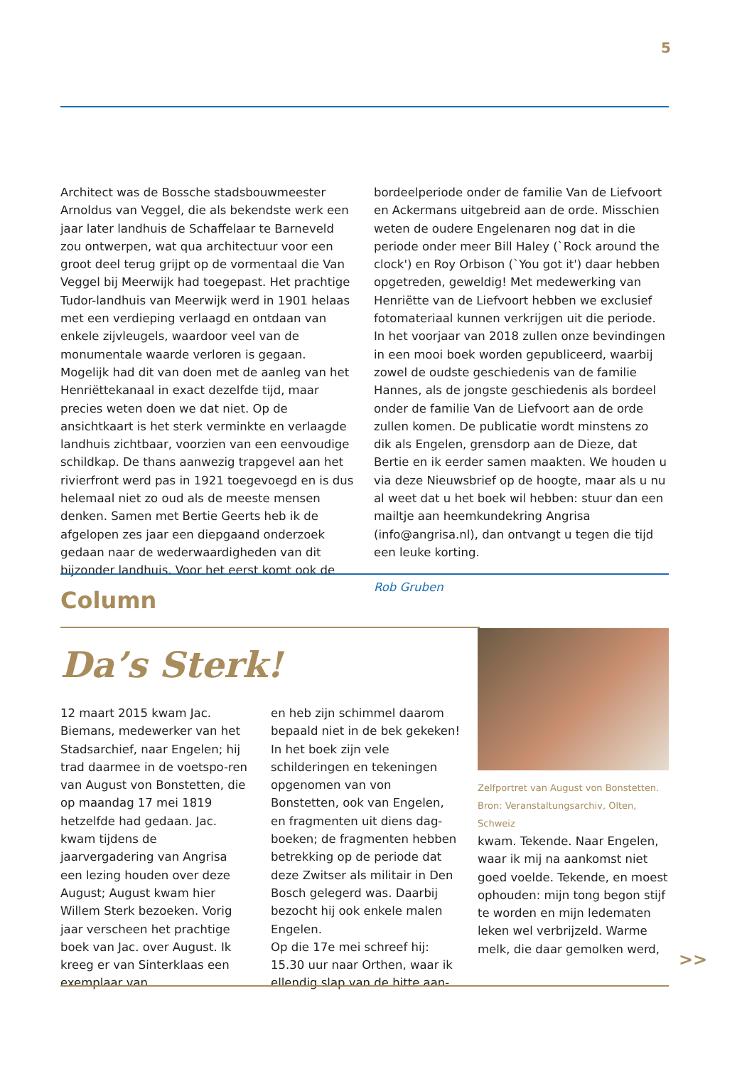5
Architect was de Bossche stadsbouwmeester Arnoldus van Veggel, die als bekendste werk een jaar later landhuis de Schaffelaar te Barneveld zou ontwerpen, wat qua architectuur voor een groot deel terug grijpt op de vormentaal die Van Veggel bij Meerwijk had toegepast. Het prachtige Tudor-landhuis van Meerwijk werd in 1901 helaas met een verdieping verlaagd en ontdaan van enkele zijvleugels, waardoor veel van de monumentale waarde verloren is gegaan. Mogelijk had dit van doen met de aanleg van het Henriëttekanaal in exact dezelfde tijd, maar precies weten doen we dat niet. Op de ansichtkaart is het sterk verminkte en verlaagde landhuis zichtbaar, voorzien van een eenvoudige schildkap. De thans aanwezig trapgevel aan het rivierfront werd pas in 1921 toegevoegd en is dus helemaal niet zo oud als de meeste mensen denken. Samen met Bertie Geerts heb ik de afgelopen zes jaar een diepgaand onderzoek gedaan naar de wederwaardigheden van dit bijzonder landhuis. Voor het eerst komt ook de
bordeelperiode onder de familie Van de Liefvoort en Ackermans uitgebreid aan de orde. Misschien weten de oudere Engelenaren nog dat in die periode onder meer Bill Haley (`Rock around the clock') en Roy Orbison (`You got it') daar hebben opgetreden, geweldig! Met medewerking van Henriëtte van de Liefvoort hebben we exclusief fotomateriaal kunnen verkrijgen uit die periode. In het voorjaar van 2018 zullen onze bevindingen in een mooi boek worden gepubliceerd, waarbij zowel de oudste geschiedenis van de familie Hannes, als de jongste geschiedenis als bordeel onder de familie Van de Liefvoort aan de orde zullen komen. De publicatie wordt minstens zo dik als Engelen, grensdorp aan de Dieze, dat Bertie en ik eerder samen maakten. We houden u via deze Nieuwsbrief op de hoogte, maar als u nu al weet dat u het boek wil hebben: stuur dan een mailtje aan heemkundekring Angrisa (info@angrisa.nl), dan ontvangt u tegen die tijd een leuke korting.
Rob Gruben
Column
Da’s Sterk!
12 maart 2015 kwam Jac. Biemans, medewerker van het Stadsarchief, naar Engelen; hij trad daarmee in de voetspo-ren van August von Bonstetten, die op maandag 17 mei 1819 hetzelfde had gedaan. Jac. kwam tijdens de jaarvergadering van Angrisa een lezing houden over deze August; August kwam hier Willem Sterk bezoeken. Vorig jaar verscheen het prachtige boek van Jac. over August. Ik kreeg er van Sinterklaas een exemplaar van
en heb zijn schimmel daarom bepaald niet in de bek gekeken! In het boek zijn vele schilderingen en tekeningen opgenomen van von Bonstetten, ook van Engelen, en fragmenten uit diens dag-boeken; de fragmenten hebben betrekking op de periode dat deze Zwitser als militair in Den Bosch gelegerd was. Daarbij bezocht hij ook enkele malen Engelen.
Op die 17e mei schreef hij:
15.30 uur naar Orthen, waar ik ellendig slap van de hitte aan-
Zelfportret van August von Bonstetten.
Bron: Veranstaltungsarchiv, Olten, Schweiz
kwam. Tekende. Naar Engelen, waar ik mij na aankomst niet goed voelde. Tekende, en moest ophouden: mijn tong begon stijf te worden en mijn ledematen leken wel verbrijzeld. Warme melk, die daar gemolken werd,
>>